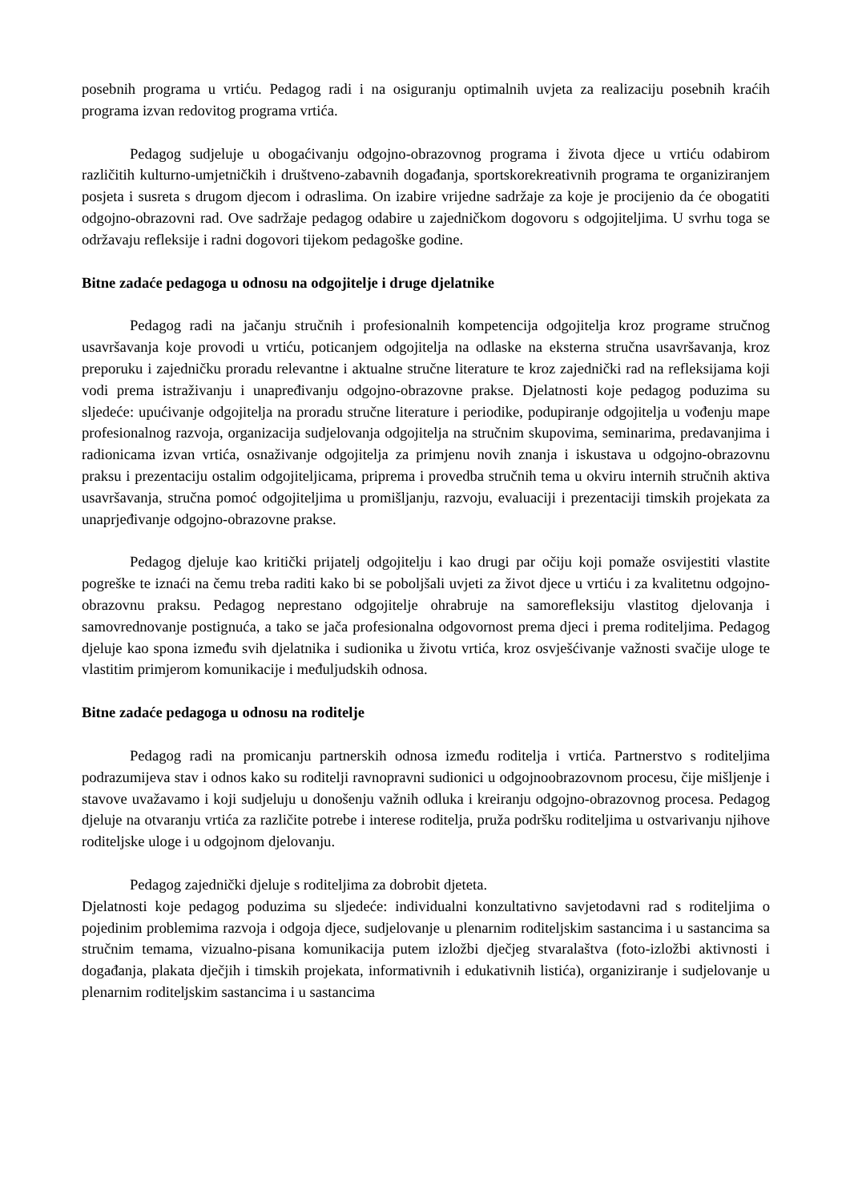posebnih programa u vrtiću. Pedagog radi i na osiguranju optimalnih uvjeta za realizaciju posebnih kraćih programa izvan redovitog programa vrtića.
Pedagog sudjeluje u obogaćivanju odgojno-obrazovnog programa i života djece u vrtiću odabirom različitih kulturno-umjetničkih i društveno-zabavnih događanja, sportskorekreativnih programa te organiziranjem posjeta i susreta s drugom djecom i odraslima. On izabire vrijedne sadržaje za koje je procijenio da će obogatiti odgojno-obrazovni rad. Ove sadržaje pedagog odabire u zajedničkom dogovoru s odgojiteljima. U svrhu toga se održavaju refleksije i radni dogovori tijekom pedagoške godine.
Bitne zadaće pedagoga u odnosu na odgojitelje i druge djelatnike
Pedagog radi na jačanju stručnih i profesionalnih kompetencija odgojitelja kroz programe stručnog usavršavanja koje provodi u vrtiću, poticanjem odgojitelja na odlaske na eksterna stručna usavršavanja, kroz preporuku i zajedničku proradu relevantne i aktualne stručne literature te kroz zajednički rad na refleksijama koji vodi prema istraživanju i unapređivanju odgojno-obrazovne prakse. Djelatnosti koje pedagog poduzima su sljedeće: upućivanje odgojitelja na proradu stručne literature i periodike, podupiranje odgojitelja u vođenju mape profesionalnog razvoja, organizacija sudjelovanja odgojitelja na stručnim skupovima, seminarima, predavanjima i radionicama izvan vrtića, osnaživanje odgojitelja za primjenu novih znanja i iskustava u odgojno-obrazovnu praksu i prezentaciju ostalim odgojiteljicama, priprema i provedba stručnih tema u okviru internih stručnih aktiva usavršavanja, stručna pomoć odgojiteljima u promišljanju, razvoju, evaluaciji i prezentaciji timskih projekata za unaprjeđivanje odgojno-obrazovne prakse.
Pedagog djeluje kao kritički prijatelj odgojitelju i kao drugi par očiju koji pomaže osvijestiti vlastite pogreške te iznaći na čemu treba raditi kako bi se poboljšali uvjeti za život djece u vrtiću i za kvalitetnu odgojno-obrazovnu praksu. Pedagog neprestano odgojitelje ohrabruje na samorefleksiju vlastitog djelovanja i samovrednovanje postignuća, a tako se jača profesionalna odgovornost prema djeci i prema roditeljima. Pedagog djeluje kao spona između svih djelatnika i sudionika u životu vrtića, kroz osvješćivanje važnosti svačije uloge te vlastitim primjerom komunikacije i međuljudskih odnosa.
Bitne zadaće pedagoga u odnosu na roditelje
Pedagog radi na promicanju partnerskih odnosa između roditelja i vrtića. Partnerstvo s roditeljima podrazumijeva stav i odnos kako su roditelji ravnopravni sudionici u odgojnoobrazovnom procesu, čije mišljenje i stavove uvažavamo i koji sudjeluju u donošenju važnih odluka i kreiranju odgojno-obrazovnog procesa. Pedagog djeluje na otvaranju vrtića za različite potrebe i interese roditelja, pruža podršku roditeljima u ostvarivanju njihove roditeljske uloge i u odgojnom djelovanju.
Pedagog zajednički djeluje s roditeljima za dobrobit djeteta.
Djelatnosti koje pedagog poduzima su sljedeće: individualni konzultativno savjetodavni rad s roditeljima o pojedinim problemima razvoja i odgoja djece, sudjelovanje u plenarnim roditeljskim sastancima i u sastancima sa stručnim temama, vizualno-pisana komunikacija putem izložbi dječjeg stvaralaštva (foto-izložbi aktivnosti i događanja, plakata dječjih i timskih projekata, informativnih i edukativnih listića), organiziranje i sudjelovanje u plenarnim roditeljskim sastancima i u sastancima